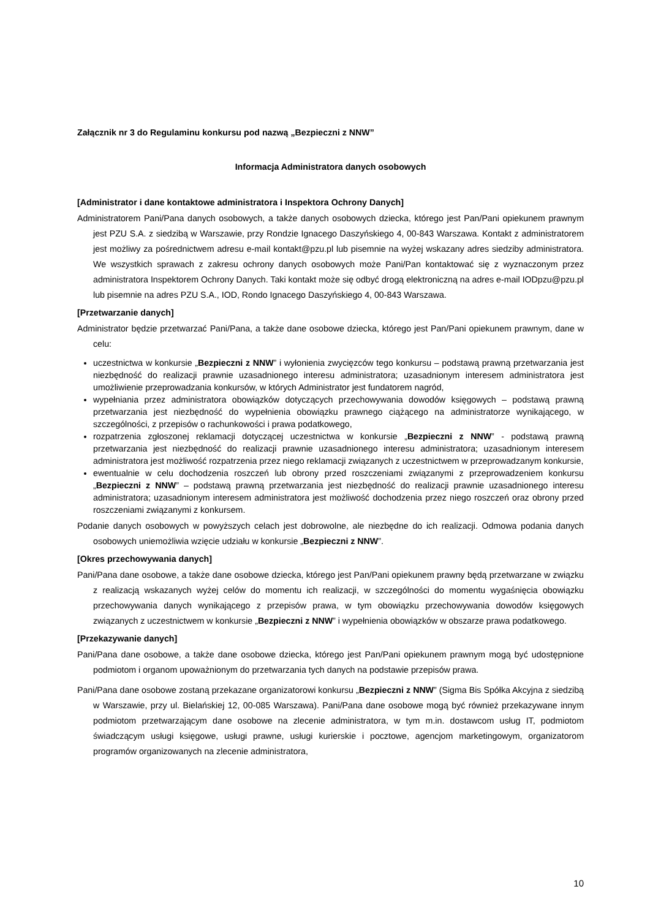Załącznik nr 3 do Regulaminu konkursu pod nazwą „Bezpieczni z NNW”
Informacja Administratora danych osobowych
[Administrator i dane kontaktowe administratora i Inspektora Ochrony Danych]
Administratorem Pani/Pana danych osobowych, a także danych osobowych dziecka, którego jest Pan/Pani opiekunem prawnym jest PZU S.A. z siedzibą w Warszawie, przy Rondzie Ignacego Daszyńskiego 4, 00-843 Warszawa. Kontakt z administratorem jest możliwy za pośrednictwem adresu e-mail kontakt@pzu.pl lub pisemnie na wyżej wskazany adres siedziby administratora. We wszystkich sprawach z zakresu ochrony danych osobowych może Pani/Pan kontaktować się z wyznaczonym przez administratora Inspektorem Ochrony Danych. Taki kontakt może się odbyć drogą elektroniczną na adres e-mail IODpzu@pzu.pl lub pisemnie na adres PZU S.A., IOD, Rondo Ignacego Daszyńskiego 4, 00-843 Warszawa.
[Przetwarzanie danych]
Administrator będzie przetwarzać Pani/Pana, a także dane osobowe dziecka, którego jest Pan/Pani opiekunem prawnym, dane w celu:
uczestnictwa w konkursie „Bezpieczni z NNW” i wyłonienia zwycięzców tego konkursu – podstawą prawną przetwarzania jest niezbędność do realizacji prawnie uzasadnionego interesu administratora; uzasadnionym interesem administratora jest umożliwienie przeprowadzania konkursów, w których Administrator jest fundatorem nagród,
wypełniania przez administratora obowiązków dotyczących przechowywania dowodów księgowych – podstawą prawną przetwarzania jest niezbędność do wypełnienia obowiązku prawnego ciążącego na administratorze wynikającego, w szczególności, z przepisów o rachunkowości i prawa podatkowego,
rozpatrzenia zgłoszonej reklamacji dotyczącej uczestnictwa w konkursie „Bezpieczni z NNW” - podstawą prawną przetwarzania jest niezbędność do realizacji prawnie uzasadnionego interesu administratora; uzasadnionym interesem administratora jest możliwość rozpatrzenia przez niego reklamacji związanych z uczestnictwem w przeprowadzanym konkursie,
ewentualnie w celu dochodzenia roszczeń lub obrony przed roszczeniami związanymi z przeprowadzeniem konkursu „Bezpieczni z NNW” – podstawą prawną przetwarzania jest niezbędność do realizacji prawnie uzasadnionego interesu administratora; uzasadnionym interesem administratora jest możliwość dochodzenia przez niego roszczeń oraz obrony przed roszczeniami związanymi z konkursem.
Podanie danych osobowych w powyższych celach jest dobrowolne, ale niezbędne do ich realizacji. Odmowa podania danych osobowych uniemożliwia wzięcie udziału w konkursie „Bezpieczni z NNW”.
[Okres przechowywania danych]
Pani/Pana dane osobowe, a także dane osobowe dziecka, którego jest Pan/Pani opiekunem prawny będą przetwarzane w związku z realizacją wskazanych wyżej celów do momentu ich realizacji, w szczególności do momentu wygaśnięcia obowiązku przechowywania danych wynikającego z przepisów prawa, w tym obowiązku przechowywania dowodów księgowych związanych z uczestnictwem w konkursie „Bezpieczni z NNW” i wypełnienia obowiązków w obszarze prawa podatkowego.
[Przekazywanie danych]
Pani/Pana dane osobowe, a także dane osobowe dziecka, którego jest Pan/Pani opiekunem prawnym mogą być udostępnione podmiotom i organom upoważnionym do przetwarzania tych danych na podstawie przepisów prawa.
Pani/Pana dane osobowe zostaną przekazane organizatorowi konkursu „Bezpieczni z NNW” (Sigma Bis Spółka Akcyjna z siedzibą w Warszawie, przy ul. Bielańskiej 12, 00-085 Warszawa). Pani/Pana dane osobowe mogą być również przekazywane innym podmiotom przetwarzającym dane osobowe na zlecenie administratora, w tym m.in. dostawcom usług IT, podmiotom świadczącym usługi księgowe, usługi prawne, usługi kurierskie i pocztowe, agencjom marketingowym, organizatorom programów organizowanych na zlecenie administratora,
10